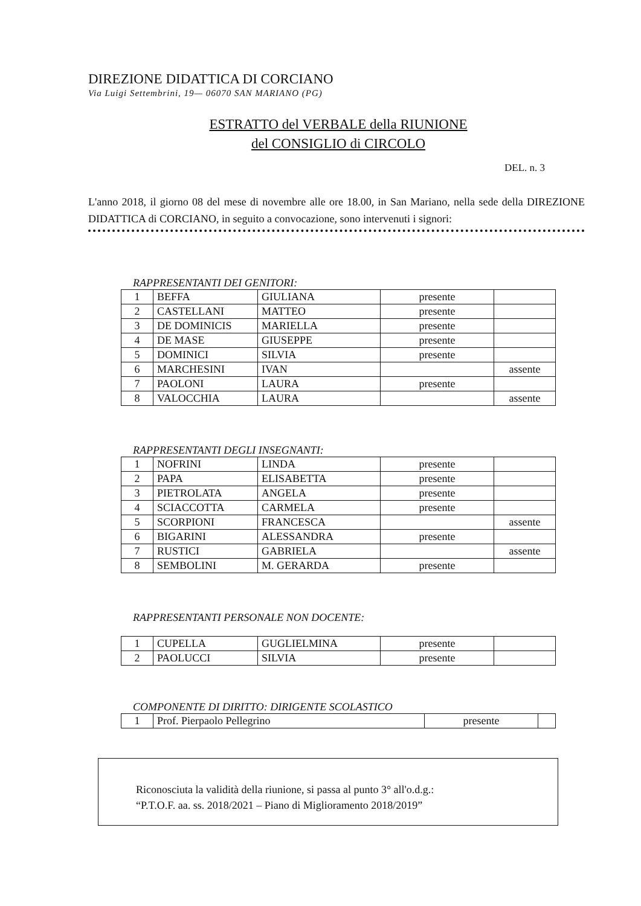DIREZIONE DIDATTICA DI CORCIANO
Via Luigi Settembrini, 19— 06070 SAN MARIANO (PG)
ESTRATTO del VERBALE della RIUNIONE
del CONSIGLIO di CIRCOLO
DEL. n. 3
L'anno 2018, il giorno 08 del mese di novembre alle ore 18.00, in San Mariano, nella sede della DIREZIONE DIDATTICA di CORCIANO, in seguito a convocazione, sono intervenuti i signori:
RAPPRESENTANTI DEI GENITORI:
| 1 | BEFFA | GIULIANA | presente | |
| 2 | CASTELLANI | MATTEO | presente | |
| 3 | DE DOMINICIS | MARIELLA | presente | |
| 4 | DE MASE | GIUSEPPE | presente | |
| 5 | DOMINICI | SILVIA | presente | |
| 6 | MARCHESINI | IVAN | | assente |
| 7 | PAOLONI | LAURA | presente | |
| 8 | VALOCCHIA | LAURA | | assente |
RAPPRESENTANTI DEGLI INSEGNANTI:
| 1 | NOFRINI | LINDA | presente | |
| 2 | PAPA | ELISABETTA | presente | |
| 3 | PIETROLATA | ANGELA | presente | |
| 4 | SCIACCOTTA | CARMELA | presente | |
| 5 | SCORPIONI | FRANCESCA | | assente |
| 6 | BIGARINI | ALESSANDRA | presente | |
| 7 | RUSTICI | GABRIELA | | assente |
| 8 | SEMBOLINI | M. GERARDA | presente | |
RAPPRESENTANTI PERSONALE NON DOCENTE:
| 1 | CUPELLA | GUGLIELMINA | presente | |
| 2 | PAOLUCCI | SILVIA | presente | |
COMPONENTE DI DIRITTO: DIRIGENTE SCOLASTICO
| 1 | Prof. Pierpaolo Pellegrino | presente | |
Riconosciuta la validità della riunione, si passa al punto 3° all'o.d.g.:
“P.T.O.F. aa. ss. 2018/2021 – Piano di Miglioramento 2018/2019”